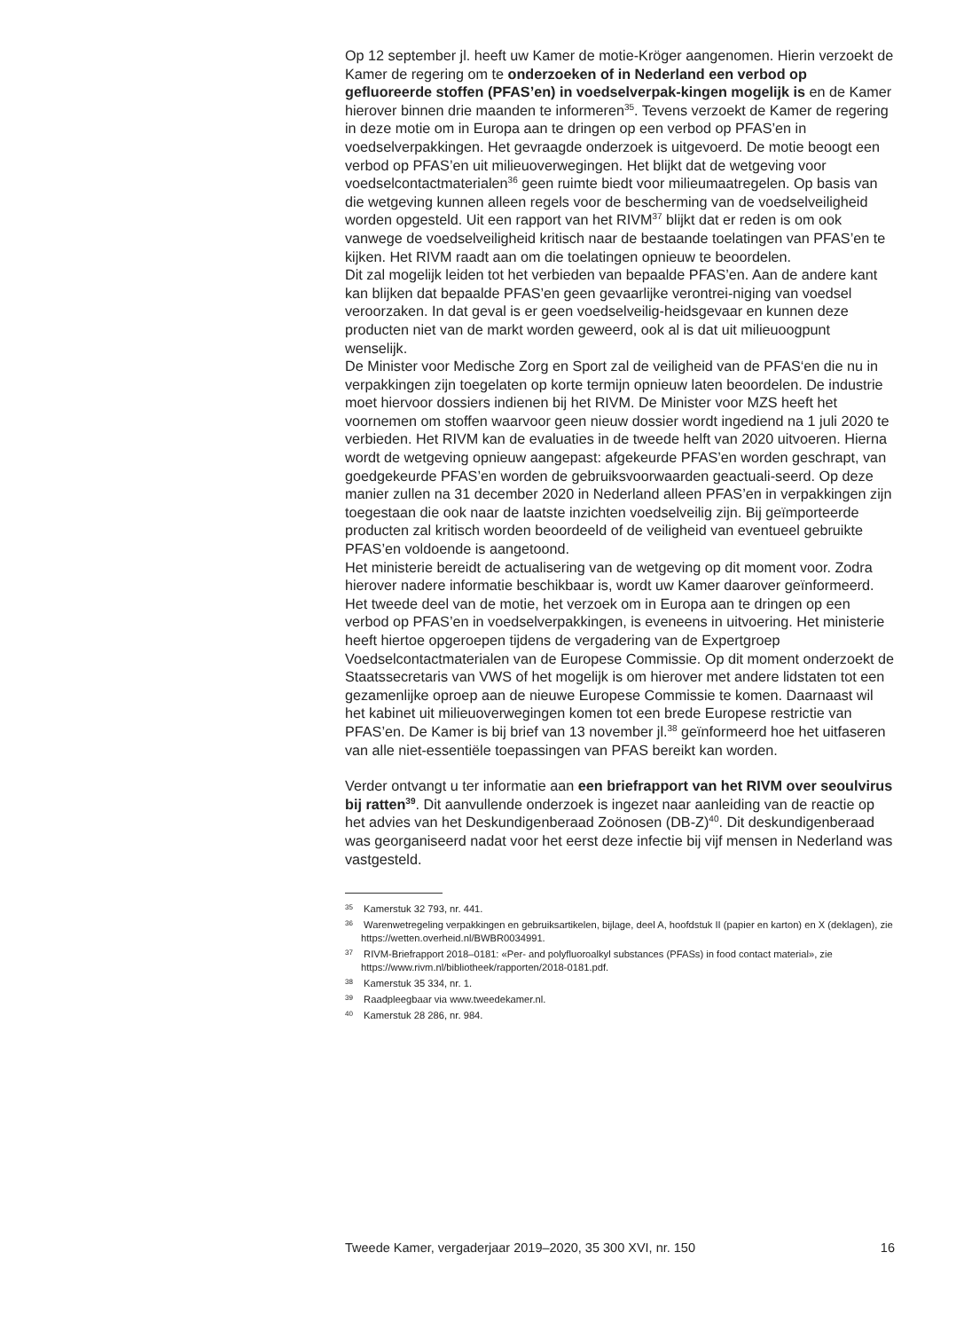Op 12 september jl. heeft uw Kamer de motie-Kröger aangenomen. Hierin verzoekt de Kamer de regering om te onderzoeken of in Nederland een verbod op gefluoreerde stoffen (PFAS’en) in voedselverpak-kingen mogelijk is en de Kamer hierover binnen drie maanden te informeren<sup>35</sup>. Tevens verzoekt de Kamer de regering in deze motie om in Europa aan te dringen op een verbod op PFAS’en in voedselverpakkingen. Het gevraagde onderzoek is uitgevoerd. De motie beoogt een verbod op PFAS’en uit milieuoverwegingen. Het blijkt dat de wetgeving voor voedselcontactmaterialen<sup>36</sup> geen ruimte biedt voor milieumaatregelen. Op basis van die wetgeving kunnen alleen regels voor de bescherming van de voedselveiligheid worden opgesteld. Uit een rapport van het RIVM<sup>37</sup> blijkt dat er reden is om ook vanwege de voedselveiligheid kritisch naar de bestaande toelatingen van PFAS’en te kijken. Het RIVM raadt aan om die toelatingen opnieuw te beoordelen.
Dit zal mogelijk leiden tot het verbieden van bepaalde PFAS’en. Aan de andere kant kan blijken dat bepaalde PFAS’en geen gevaarlijke verontrei-niging van voedsel veroorzaken. In dat geval is er geen voedselveilig-heidsgevaar en kunnen deze producten niet van de markt worden geweerd, ook al is dat uit milieuoogpunt wenselijk.
De Minister voor Medische Zorg en Sport zal de veiligheid van de PFAS‘en die nu in verpakkingen zijn toegelaten op korte termijn opnieuw laten beoordelen. De industrie moet hiervoor dossiers indienen bij het RIVM. De Minister voor MZS heeft het voornemen om stoffen waarvoor geen nieuw dossier wordt ingediend na 1 juli 2020 te verbieden. Het RIVM kan de evaluaties in de tweede helft van 2020 uitvoeren. Hierna wordt de wetgeving opnieuw aangepast: afgekeurde PFAS’en worden geschrapt, van goedgekeurde PFAS’en worden de gebruiksvoorwaarden geactuali-seerd. Op deze manier zullen na 31 december 2020 in Nederland alleen PFAS’en in verpakkingen zijn toegestaan die ook naar de laatste inzichten voedselveilig zijn. Bij geïmporteerde producten zal kritisch worden beoordeeld of de veiligheid van eventueel gebruikte PFAS’en voldoende is aangetoond.
Het ministerie bereidt de actualisering van de wetgeving op dit moment voor. Zodra hierover nadere informatie beschikbaar is, wordt uw Kamer daarover geïnformeerd.
Het tweede deel van de motie, het verzoek om in Europa aan te dringen op een verbod op PFAS’en in voedselverpakkingen, is eveneens in uitvoering. Het ministerie heeft hiertoe opgeroepen tijdens de vergadering van de Expertgroep Voedselcontactmaterialen van de Europese Commissie. Op dit moment onderzoekt de Staatssecretaris van VWS of het mogelijk is om hierover met andere lidstaten tot een gezamenlijke oproep aan de nieuwe Europese Commissie te komen. Daarnaast wil het kabinet uit milieuoverwegingen komen tot een brede Europese restrictie van PFAS’en. De Kamer is bij brief van 13 november jl.<sup>38</sup> geïnformeerd hoe het uitfaseren van alle niet-essentiële toepassingen van PFAS bereikt kan worden.
Verder ontvangt u ter informatie aan een briefrapport van het RIVM over seoulvirus bij ratten<sup>39</sup>. Dit aanvullende onderzoek is ingezet naar aanleiding van de reactie op het advies van het Deskundigenberaad Zoönosen (DB-Z)<sup>40</sup>. Dit deskundigenberaad was georganiseerd nadat voor het eerst deze infectie bij vijf mensen in Nederland was vastgesteld.
<sup>35</sup> Kamerstuk 32 793, nr. 441.
<sup>36</sup> Warenwetregeling verpakkingen en gebruiksartikelen, bijlage, deel A, hoofdstuk II (papier en karton) en X (deklagen), zie https://wetten.overheid.nl/BWBR0034991.
<sup>37</sup> RIVM-Briefrapport 2018–0181: «Per- and polyfluoroalkyl substances (PFASs) in food contact material», zie https://www.rivm.nl/bibliotheek/rapporten/2018-0181.pdf.
<sup>38</sup> Kamerstuk 35 334, nr. 1.
<sup>39</sup> Raadpleegbaar via www.tweedekamer.nl.
<sup>40</sup> Kamerstuk 28 286, nr. 984.
Tweede Kamer, vergaderjaar 2019–2020, 35 300 XVI, nr. 150 16